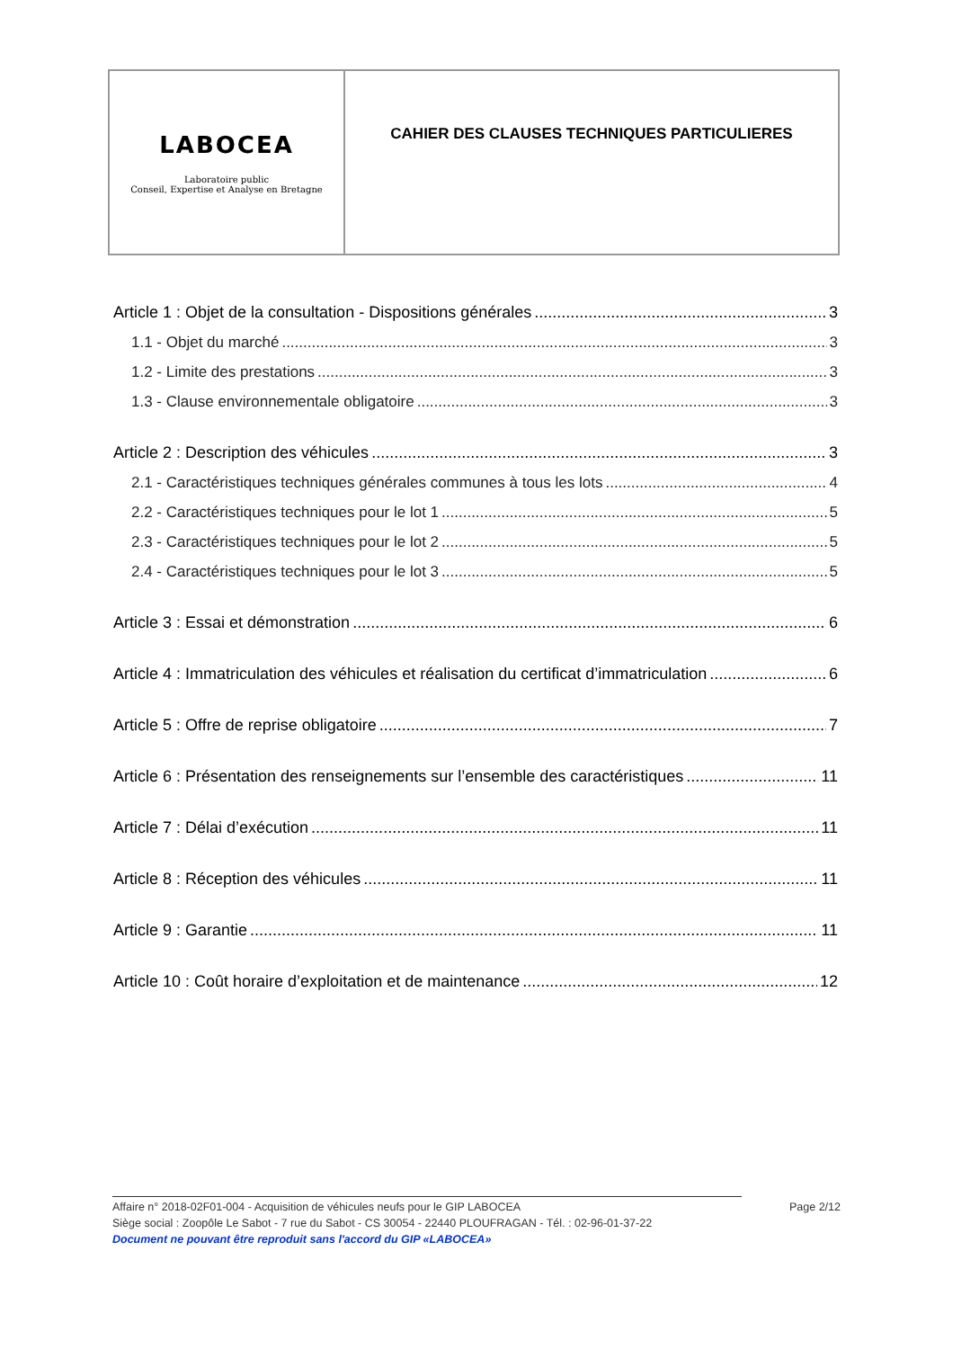| LABOCEA Laboratoire public Conseil, Expertise et Analyse en Bretagne | CAHIER DES CLAUSES TECHNIQUES PARTICULIERES |
Article 1 : Objet de la consultation - Dispositions générales 3
1.1 - Objet du marché 3
1.2 - Limite des prestations 3
1.3 - Clause environnementale obligatoire 3
Article 2 : Description des véhicules 3
2.1 - Caractéristiques techniques générales communes à tous les lots 4
2.2 - Caractéristiques techniques pour le lot 1 5
2.3 - Caractéristiques techniques pour le lot 2 5
2.4 - Caractéristiques techniques pour le lot 3 5
Article 3 : Essai et démonstration 6
Article 4 : Immatriculation des véhicules et réalisation du certificat d’immatriculation 6
Article 5 : Offre de reprise obligatoire 7
Article 6 : Présentation des renseignements sur l’ensemble des caractéristiques 11
Article 7 : Délai d’exécution 11
Article 8 : Réception des véhicules 11
Article 9 : Garantie 11
Article 10 : Coût horaire d’exploitation et de maintenance 12
Affaire n° 2018-02F01-004 - Acquisition de véhicules neufs pour le GIP LABOCEA Page 2/12
Siège social : Zoopôle Le Sabot - 7 rue du Sabot - CS 30054 - 22440 PLOUFRAGAN - Tél. : 02-96-01-37-22
Document ne pouvant être reproduit sans l'accord du GIP «LABOCEA»